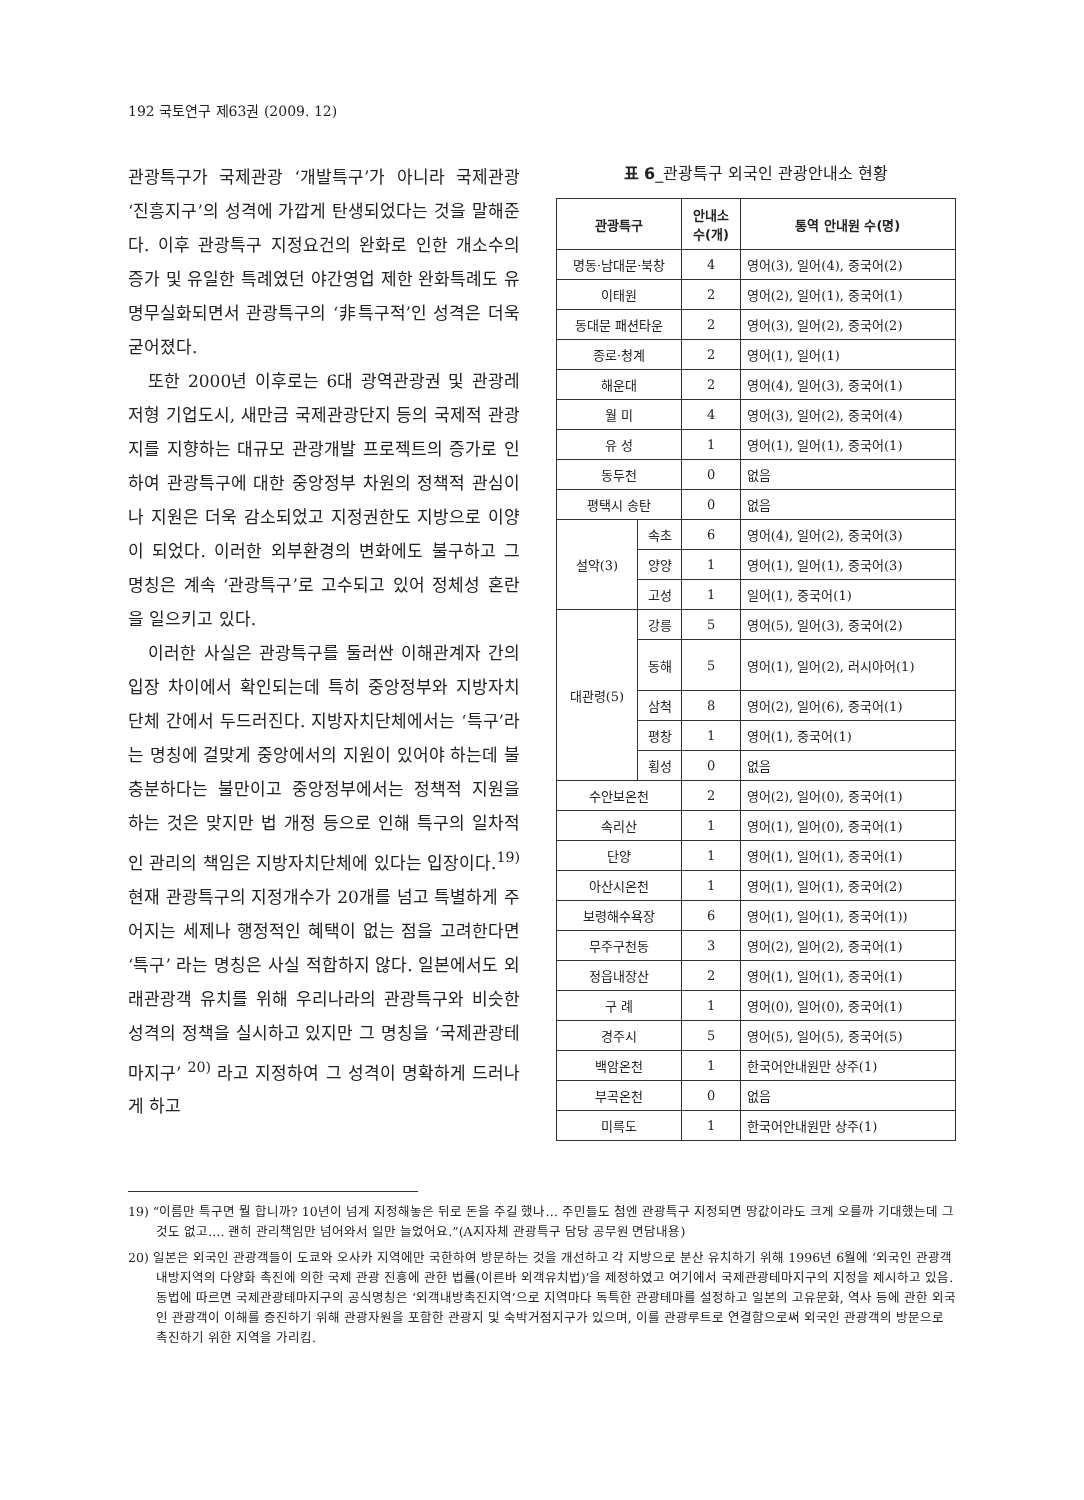192 국토연구 제63권 (2009. 12)
관광특구가 국제관광 ‘개발특구’가 아니라 국제관광 ‘진흥지구’의 성격에 가깝게 탄생되었다는 것을 말해준다. 이후 관광특구 지정요건의 완화로 인한 개소수의 증가 및 유일한 특례였던 야간영업 제한 완화특례도 유명무실화되면서 관광특구의 ‘非특구적’인 성격은 더욱 굳어졌다.
또한 2000년 이후로는 6대 광역관광권 및 관광레저형 기업도시, 새만금 국제관광단지 등의 국제적 관광지를 지향하는 대규모 관광개발 프로젝트의 증가로 인하여 관광특구에 대한 중앙정부 차원의 정책적 관심이나 지원은 더욱 감소되었고 지정권한도 지방으로 이양이 되었다. 이러한 외부환경의 변화에도 불구하고 그 명칭은 계속 ‘관광특구’로 고수되고 있어 정체성 혼란을 일으키고 있다.
이러한 사실은 관광특구를 둘러싼 이해관계자 간의 입장 차이에서 확인되는데 특히 중앙정부와 지방자치단체 간에서 두드러진다. 지방자치단체에서는 ‘특구’라는 명칭에 걸맞게 중앙에서의 지원이 있어야 하는데 불충분하다는 불만이고 중앙정부에서는 정책적 지원을 하는 것은 맞지만 법 개정 등으로 인해 특구의 일차적인 관리의 책임은 지방자치단체에 있다는 입장이다.<sup>19)</sup> 현재 관광특구의 지정개수가 20개를 넘고 특별하게 주어지는 세제나 행정적인 혜택이 없는 점을 고려한다면 ‘특구’ 라는 명칭은 사실 적합하지 않다. 일본에서도 외래관광객 유치를 위해 우리나라의 관광특구와 비슷한 성격의 정책을 실시하고 있지만 그 명칭을 ‘국제관광테마지구’ <sup>20)</sup> 라고 지정하여 그 성격이 명확하게 드러나게 하고
표 6_관광특구 외국인 관광안내소 현황
| 관광특구 | | 안내소 수(개) | 통역 안내원 수(명) |
| --- | --- | --- | --- |
| 명동·남대문·북창 | | 4 | 영어(3), 일어(4), 중국어(2) |
| 이태원 | | 2 | 영어(2), 일어(1), 중국어(1) |
| 동대문 패션타운 | | 2 | 영어(3), 일어(2), 중국어(2) |
| 종로·청계 | | 2 | 영어(1), 일어(1) |
| 해운대 | | 2 | 영어(4), 일어(3), 중국어(1) |
| 월 미 | | 4 | 영어(3), 일어(2), 중국어(4) |
| 유 성 | | 1 | 영어(1), 일어(1), 중국어(1) |
| 동두천 | | 0 | 없음 |
| 평택시 송탄 | | 0 | 없음 |
| 설악(3) | 속초 | 6 | 영어(4), 일어(2), 중국어(3) |
| | 양양 | 1 | 영어(1), 일어(1), 중국어(3) |
| | 고성 | 1 | 일어(1), 중국어(1) |
| 대관령(5) | 강릉 | 5 | 영어(5), 일어(3), 중국어(2) |
| | 동해 | 5 | 영어(1), 일어(2), 러시아어(1) |
| | 삼척 | 8 | 영어(2), 일어(6), 중국어(1) |
| | 평창 | 1 | 영어(1), 중국어(1) |
| | 횡성 | 0 | 없음 |
| 수안보온천 | | 2 | 영어(2), 일어(0), 중국어(1) |
| 속리산 | | 1 | 영어(1), 일어(0), 중국어(1) |
| 단양 | | 1 | 영어(1), 일어(1), 중국어(1) |
| 아산시온천 | | 1 | 영어(1), 일어(1), 중국어(2) |
| 보령해수욕장 | | 6 | 영어(1), 일어(1), 중국어(1)) |
| 무주구천동 | | 3 | 영어(2), 일어(2), 중국어(1) |
| 정읍내장산 | | 2 | 영어(1), 일어(1), 중국어(1) |
| 구 례 | | 1 | 영어(0), 일어(0), 중국어(1) |
| 경주시 | | 5 | 영어(5), 일어(5), 중국어(5) |
| 백암온천 | | 1 | 한국어안내원만 상주(1) |
| 부곡온천 | | 0 | 없음 |
| 미륵도 | | 1 | 한국어안내원만 상주(1) |
19) “이름만 특구면 뭘 합니까? 10년이 넘게 지정해놓은 뒤로 돈을 주길 했나… 주민들도 첨엔 관광특구 지정되면 땅값이라도 크게 오를까 기대했는데 그것도 없고…. 괜히 관리책임만 넘어와서 일만 늘었어요.”(A지자체 관광특구 담당 공무원 면담내용)
20) 일본은 외국인 관광객들이 도쿄와 오사카 지역에만 국한하여 방문하는 것을 개선하고 각 지방으로 분산 유치하기 위해 1996년 6월에 ‘외국인 관광객 내방지역의 다양화 촉진에 의한 국제 관광 진흥에 관한 법률(이른바 외객유치법)’을 제정하였고 여기에서 국제관광테마지구의 지정을 제시하고 있음. 동법에 따르면 국제관광테마지구의 공식명칭은 ‘외객내방촉진지역’으로 지역마다 독특한 관광테마를 설정하고 일본의 고유문화, 역사 등에 관한 외국인 관광객이 이해를 증진하기 위해 관광자원을 포함한 관광지 및 숙박거점지구가 있으며, 이를 관광루트로 연결함으로써 외국인 관광객의 방문으로 촉진하기 위한 지역을 가리킴.